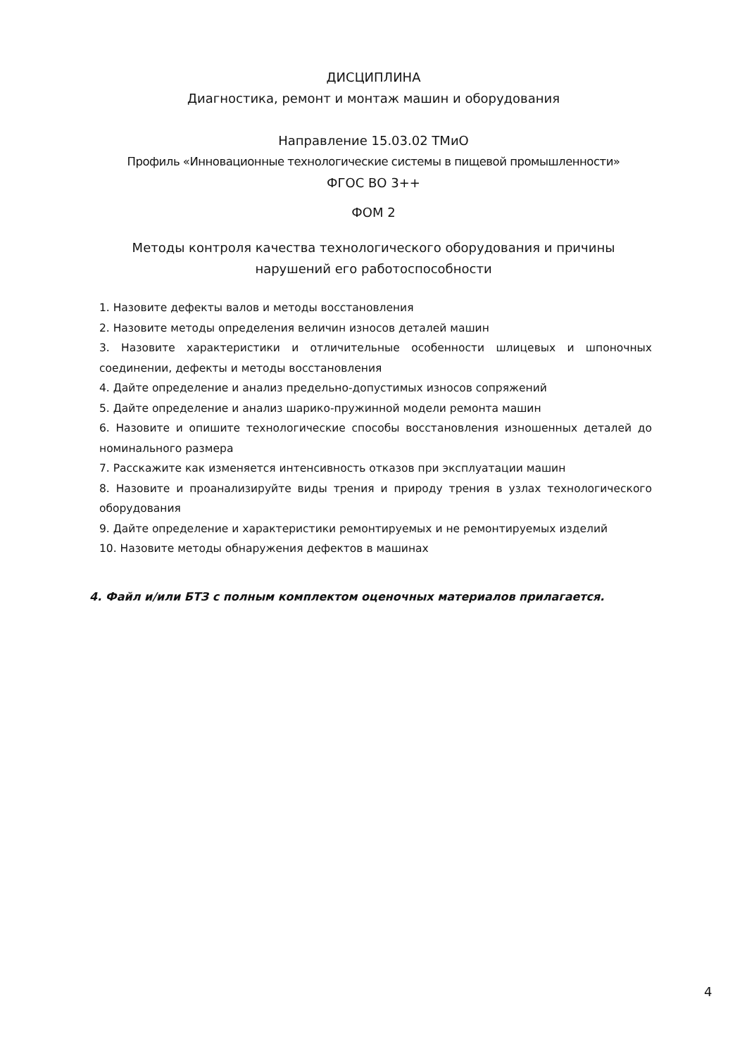ДИСЦИПЛИНА
Диагностика, ремонт и монтаж машин и оборудования
Направление 15.03.02 ТМиО
Профиль «Инновационные технологические системы в пищевой промышленности»
ФГОС ВО 3++
ФОМ 2
Методы контроля качества технологического оборудования и причины
нарушений его работоспособности
1. Назовите дефекты валов и методы восстановления
2. Назовите методы определения величин износов деталей машин
3. Назовите характеристики и отличительные особенности шлицевых и шпоночных соединении, дефекты и методы восстановления
4. Дайте определение и анализ предельно-допустимых износов сопряжений
5. Дайте определение и анализ шарико-пружинной модели ремонта машин
6. Назовите и опишите технологические способы восстановления изношенных деталей до номинального размера
7. Расскажите как изменяется интенсивность отказов при эксплуатации машин
8. Назовите и проанализируйте виды трения и природу трения в узлах технологического оборудования
9. Дайте определение и характеристики ремонтируемых и не ремонтируемых изделий
10. Назовите методы обнаружения дефектов в машинах
4. Файл и/или БТЗ с полным комплектом оценочных материалов прилагается.
4